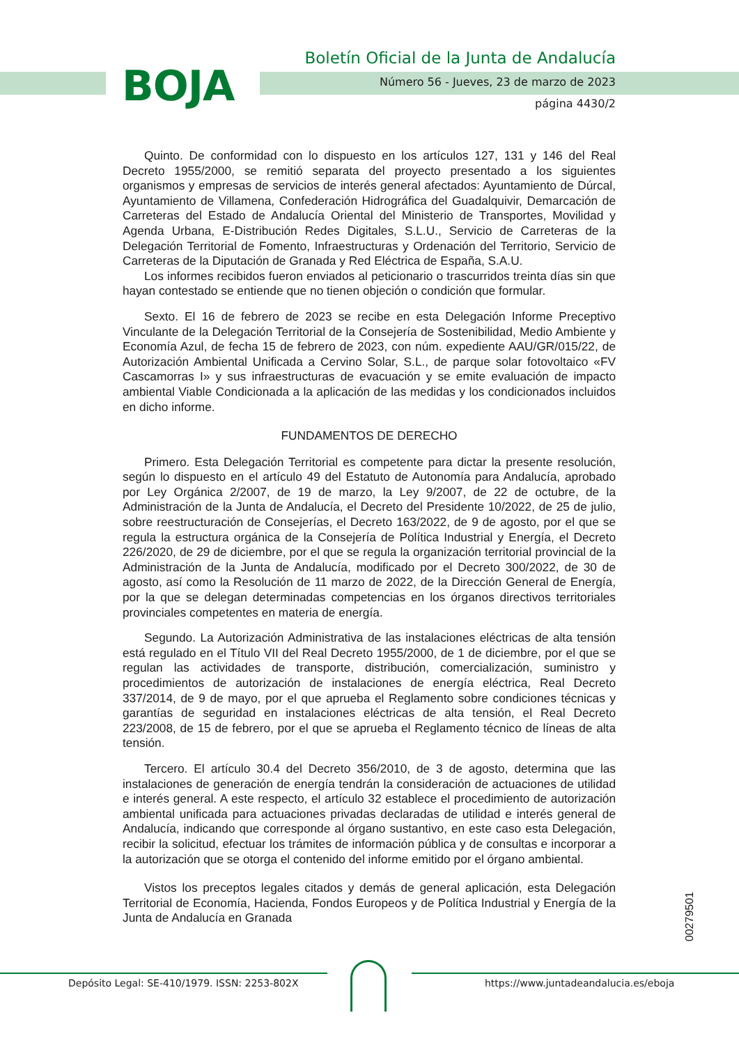BOJA
Boletín Oficial de la Junta de Andalucía
Número 56 - Jueves, 23 de marzo de 2023
página 4430/2
Quinto. De conformidad con lo dispuesto en los artículos 127, 131 y 146 del Real Decreto 1955/2000, se remitió separata del proyecto presentado a los siguientes organismos y empresas de servicios de interés general afectados: Ayuntamiento de Dúrcal, Ayuntamiento de Villamena, Confederación Hidrográfica del Guadalquivir, Demarcación de Carreteras del Estado de Andalucía Oriental del Ministerio de Transportes, Movilidad y Agenda Urbana, E-Distribución Redes Digitales, S.L.U., Servicio de Carreteras de la Delegación Territorial de Fomento, Infraestructuras y Ordenación del Territorio, Servicio de Carreteras de la Diputación de Granada y Red Eléctrica de España, S.A.U.
Los informes recibidos fueron enviados al peticionario o trascurridos treinta días sin que hayan contestado se entiende que no tienen objeción o condición que formular.
Sexto. El 16 de febrero de 2023 se recibe en esta Delegación Informe Preceptivo Vinculante de la Delegación Territorial de la Consejería de Sostenibilidad, Medio Ambiente y Economía Azul, de fecha 15 de febrero de 2023, con núm. expediente AAU/GR/015/22, de Autorización Ambiental Unificada a Cervino Solar, S.L., de parque solar fotovoltaico «FV Cascamorras I» y sus infraestructuras de evacuación y se emite evaluación de impacto ambiental Viable Condicionada a la aplicación de las medidas y los condicionados incluidos en dicho informe.
FUNDAMENTOS DE DERECHO
Primero. Esta Delegación Territorial es competente para dictar la presente resolución, según lo dispuesto en el artículo 49 del Estatuto de Autonomía para Andalucía, aprobado por Ley Orgánica 2/2007, de 19 de marzo, la Ley 9/2007, de 22 de octubre, de la Administración de la Junta de Andalucía, el Decreto del Presidente 10/2022, de 25 de julio, sobre reestructuración de Consejerías, el Decreto 163/2022, de 9 de agosto, por el que se regula la estructura orgánica de la Consejería de Política Industrial y Energía, el Decreto 226/2020, de 29 de diciembre, por el que se regula la organización territorial provincial de la Administración de la Junta de Andalucía, modificado por el Decreto 300/2022, de 30 de agosto, así como la Resolución de 11 marzo de 2022, de la Dirección General de Energía, por la que se delegan determinadas competencias en los órganos directivos territoriales provinciales competentes en materia de energía.
Segundo. La Autorización Administrativa de las instalaciones eléctricas de alta tensión está regulado en el Título VII del Real Decreto 1955/2000, de 1 de diciembre, por el que se regulan las actividades de transporte, distribución, comercialización, suministro y procedimientos de autorización de instalaciones de energía eléctrica, Real Decreto 337/2014, de 9 de mayo, por el que aprueba el Reglamento sobre condiciones técnicas y garantías de seguridad en instalaciones eléctricas de alta tensión, el Real Decreto 223/2008, de 15 de febrero, por el que se aprueba el Reglamento técnico de líneas de alta tensión.
Tercero. El artículo 30.4 del Decreto 356/2010, de 3 de agosto, determina que las instalaciones de generación de energía tendrán la consideración de actuaciones de utilidad e interés general. A este respecto, el artículo 32 establece el procedimiento de autorización ambiental unificada para actuaciones privadas declaradas de utilidad e interés general de Andalucía, indicando que corresponde al órgano sustantivo, en este caso esta Delegación, recibir la solicitud, efectuar los trámites de información pública y de consultas e incorporar a la autorización que se otorga el contenido del informe emitido por el órgano ambiental.
Vistos los preceptos legales citados y demás de general aplicación, esta Delegación Territorial de Economía, Hacienda, Fondos Europeos y de Política Industrial y Energía de la Junta de Andalucía en Granada
00279501
Depósito Legal: SE-410/1979. ISSN: 2253-802X
https://www.juntadeandalucia.es/eboja